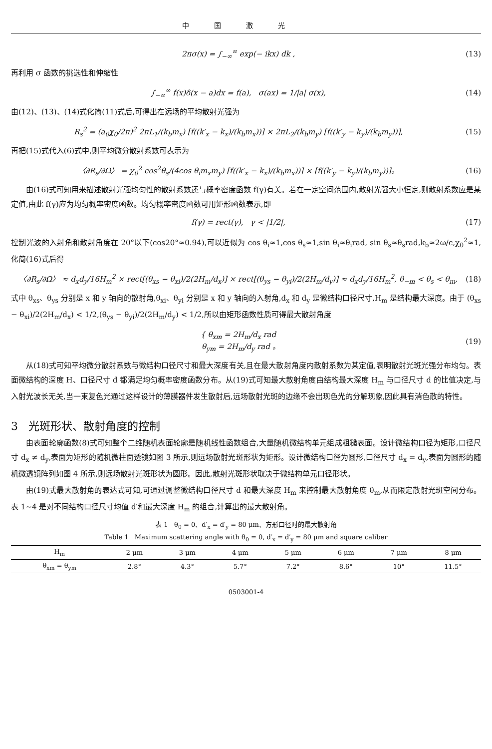中国激光
2πσ(x) = ∫<sub>−∞</sub><sup>∞</sup> exp(− ikx) dk , (13)
再利用 σ 函数的挑选性和伸缩性
∫<sub>−∞</sub><sup>∞</sup> f(x)δ(x − a)dx = f(a), σ(ax) = 1/|a| σ(x), (14)
由(12)、(13)、(14)式化简(11)式后,可得出在远场的平均散射光强为
R<sub>s</sub><sup>2</sup> = (a<sub>0</sub>χ<sub>0</sub>/2π)<sup>2</sup> 2πL<sub>1</sub>/(k<sub>b</sub>m<sub>x</sub>) [f((k′<sub>x</sub> − k<sub>x</sub>)/(k<sub>b</sub>m<sub>x</sub>))] × 2πL<sub>2</sub>/(k<sub>b</sub>m<sub>y</sub>) [f((k′<sub>y</sub> − k<sub>y</sub>)/(k<sub>b</sub>m<sub>y</sub>))], (15)
再把(15)式代入(6)式中,则平均微分散射系数可表示为
〈∂R<sub>s</sub>/∂Ω〉 = χ<sub>0</sub><sup>2</sup> cos<sup>2</sup>θ<sub>s</sub>/(4cos θ<sub>i</sub>m<sub>x</sub>m<sub>y</sub>) [f((k′<sub>x</sub> − k<sub>x</sub>)/(k<sub>b</sub>m<sub>x</sub>))] × [f((k′<sub>y</sub> − k<sub>y</sub>)/(k<sub>b</sub>m<sub>y</sub>))]。 (16)
由(16)式可知用来描述散射光强均匀性的散射系数还与概率密度函数 f(γ)有关。若在一定空间范围内,散射光强大小恒定,则散射系数应是某定值,由此 f(γ)应为均匀概率密度函数。均匀概率密度函数可用矩形函数表示,即
f(γ) = rect(γ), γ < |1/2|, (17)
控制光波的入射角和散射角度在 20°以下(cos20°≈0.94),可以近似为 cos θ<sub>i</sub>≈1,cos θ<sub>s</sub>≈1,sin θ<sub>i</sub>≈θ<sub>i</sub>rad, sin θ<sub>s</sub>≈θ<sub>s</sub>rad,k<sub>b</sub>≈2ω/c,χ<sub>0</sub><sup>2</sup>≈1,化简(16)式后得
〈∂R<sub>s</sub>/∂Ω〉 ≈ d<sub>x</sub>d<sub>y</sub>/16H<sub>m</sub><sup>2</sup> × rect[(θ<sub>xs</sub> − θ<sub>xi</sub>)/2(2H<sub>m</sub>/d<sub>x</sub>)] × rect[(θ<sub>ys</sub> − θ<sub>yi</sub>)/2(2H<sub>m</sub>/d<sub>y</sub>)] ≈ d<sub>x</sub>d<sub>y</sub>/16H<sub>m</sub><sup>2</sup>, θ<sub>−m</sub> < θ<sub>s</sub> < θ<sub>m</sub>, (18)
式中 θ<sub>xs</sub>、θ<sub>ys</sub> 分别是 x 和 y 轴向的散射角,θ<sub>xi</sub>、θ<sub>yi</sub> 分别是 x 和 y 轴向的入射角,d<sub>x</sub> 和 d<sub>y</sub> 是微结构口径尺寸,H<sub>m</sub> 是结构最大深度。由于 (θ<sub>xs</sub> − θ<sub>xi</sub>)/2(2H<sub>m</sub>/d<sub>x</sub>) < 1/2,(θ<sub>ys</sub> − θ<sub>yi</sub>)/2(2H<sub>m</sub>/d<sub>y</sub>) < 1/2,所以由矩形函数性质可得最大散射角度
{ θ<sub>xm</sub> = 2H<sub>m</sub>/d<sub>x</sub> rad
θ<sub>ym</sub> = 2H<sub>m</sub>/d<sub>y</sub> rad 。 (19)
从(18)式可知平均微分散射系数与微结构口径尺寸和最大深度有关,且在最大散射角度内散射系数为某定值,表明散射光斑光强分布均匀。表面微结构的深度 H、口径尺寸 d 都满足均匀概率密度函数分布。从(19)式可知最大散射角度由结构最大深度 H<sub>m</sub> 与口径尺寸 d 的比值决定,与入射光波长无关,当一束复色光通过这样设计的薄膜器件发生散射后,远场散射光斑的边缘不会出现色光的分解现象,因此具有消色散的特性。
3 光斑形状、散射角度的控制
由表面轮廓函数(8)式可知整个二维随机表面轮廓是随机线性函数组合,大量随机微结构单元组成粗糙表面。设计微结构口径为矩形,口径尺寸 d<sub>x</sub> ≠ d<sub>y</sub>,表面为矩形的随机微柱面透镜如图 3 所示,则远场散射光斑形状为矩形。设计微结构口径为圆形,口径尺寸 d<sub>x</sub> = d<sub>y</sub>,表面为圆形的随机微透镜阵列如图 4 所示,则远场散射光斑形状为圆形。因此,散射光斑形状取决于微结构单元口径形状。
由(19)式最大散射角的表达式可知,可通过调整微结构口径尺寸 d 和最大深度 H<sub>m</sub> 来控制最大散射角度 θ<sub>m</sub>,从而限定散射光斑空间分布。表 1~4 是对不同结构口径尺寸均值 d′和最大深度 H<sub>m</sub> 的组合,计算出的最大散射角。
表 1 θ<sub>0</sub> = 0、d′<sub>x</sub> = d′<sub>y</sub> = 80 μm、方形口径时的最大散射角
Table 1 Maximum scattering angle with θ<sub>0</sub> = 0, d′<sub>x</sub> = d′<sub>y</sub> = 80 μm and square caliber
| H<sub>m</sub> | 2 μm | 3 μm | 4 μm | 5 μm | 6 μm | 7 μm | 8 μm |
| --- | --- | --- | --- | --- | --- | --- | --- |
| θ<sub>xm</sub> = θ<sub>ym</sub> | 2.8° | 4.3° | 5.7° | 7.2° | 8.6° | 10° | 11.5° |
0503001-4